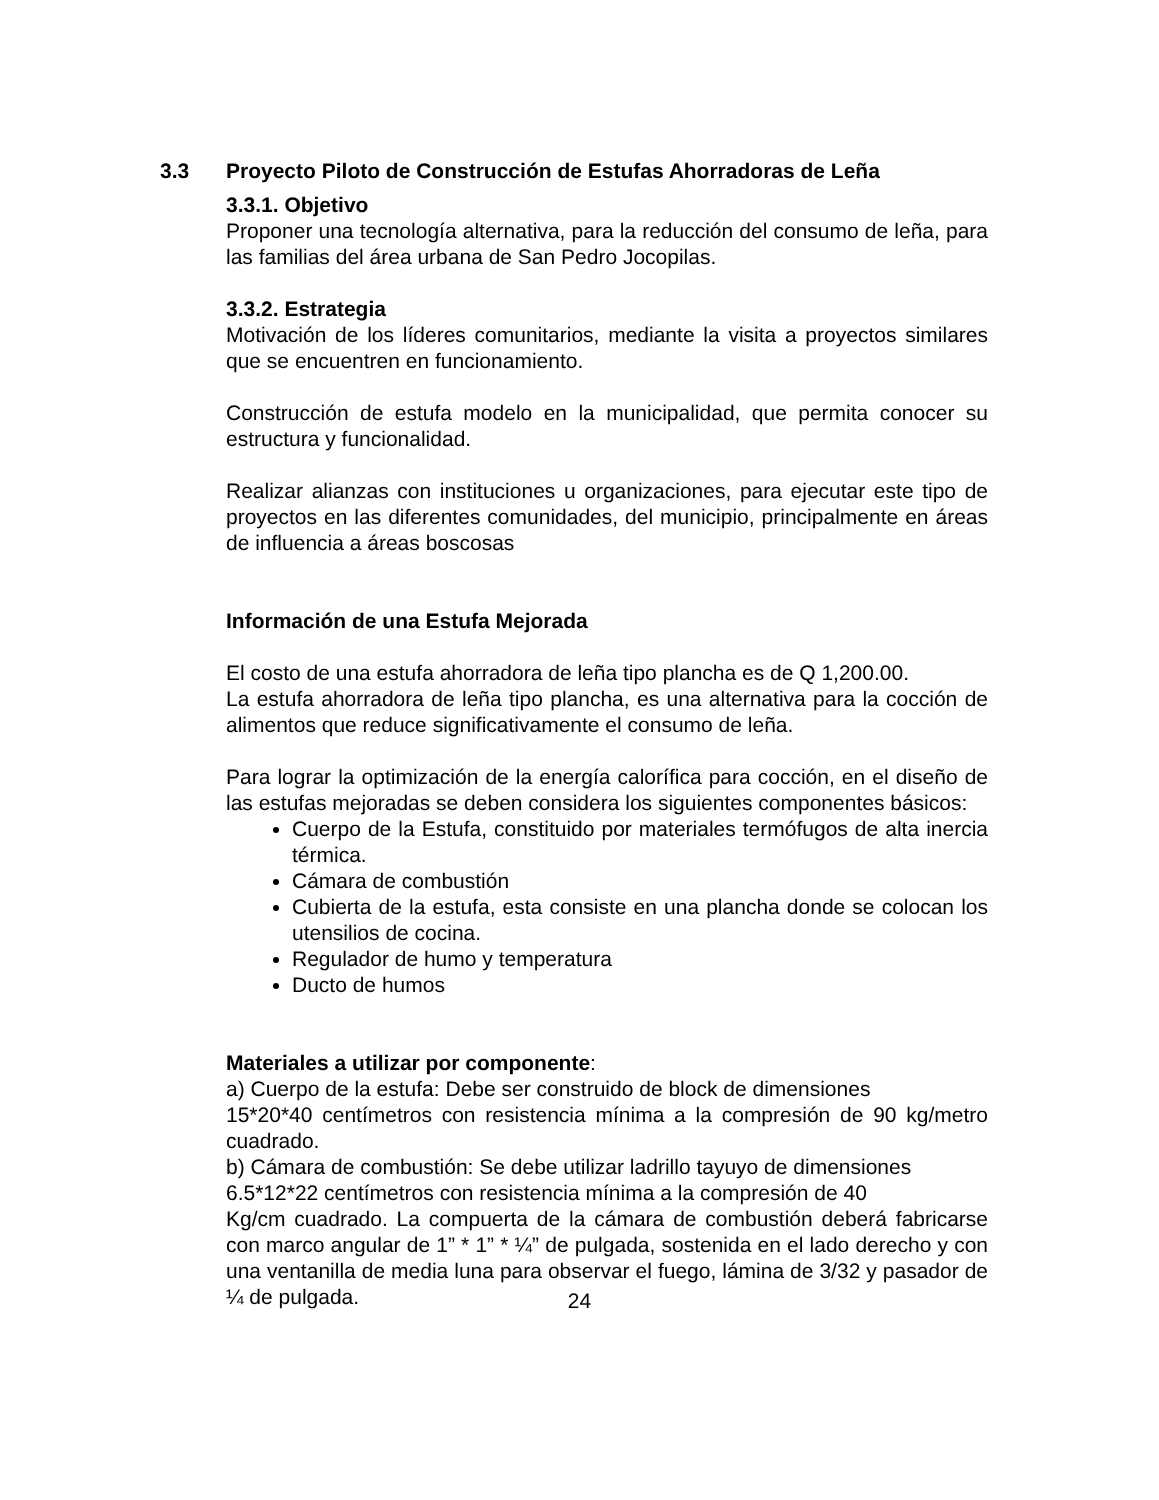3.3 Proyecto Piloto de Construcción de Estufas Ahorradoras de Leña
3.3.1. Objetivo
Proponer una tecnología alternativa, para la reducción del consumo de leña, para las familias del área urbana de San Pedro Jocopilas.
3.3.2. Estrategia
Motivación de los líderes comunitarios, mediante la visita a proyectos similares que se encuentren en funcionamiento.
Construcción de estufa modelo en la municipalidad, que permita conocer su estructura y funcionalidad.
Realizar alianzas con instituciones u organizaciones, para ejecutar este tipo de proyectos en las diferentes comunidades, del municipio, principalmente en áreas de influencia a áreas boscosas
Información de una Estufa Mejorada
El costo de una estufa ahorradora de leña tipo plancha es de Q 1,200.00.
La estufa ahorradora de leña tipo plancha, es una alternativa para la cocción de alimentos que reduce significativamente el consumo de leña.
Para lograr la optimización de la energía calorífica para cocción, en el diseño de las estufas mejoradas se deben considera los siguientes componentes básicos:
Cuerpo de la Estufa, constituido por materiales termófugos de alta inercia térmica.
Cámara de combustión
Cubierta de la estufa, esta consiste en una plancha donde se colocan los utensilios de cocina.
Regulador de humo y temperatura
Ducto de humos
Materiales a utilizar por componente:
a) Cuerpo de la estufa: Debe ser construido de block de dimensiones
15*20*40 centímetros con resistencia mínima a la compresión de 90 kg/metro cuadrado.
b) Cámara de combustión: Se debe utilizar ladrillo tayuyo de dimensiones
6.5*12*22 centímetros con resistencia mínima a la compresión de 40
Kg/cm cuadrado. La compuerta de la cámara de combustión deberá fabricarse con marco angular de 1” * 1” * ¼” de pulgada, sostenida en el lado derecho y con una ventanilla de media luna para observar el fuego, lámina de 3/32 y pasador de ¼ de pulgada.
24